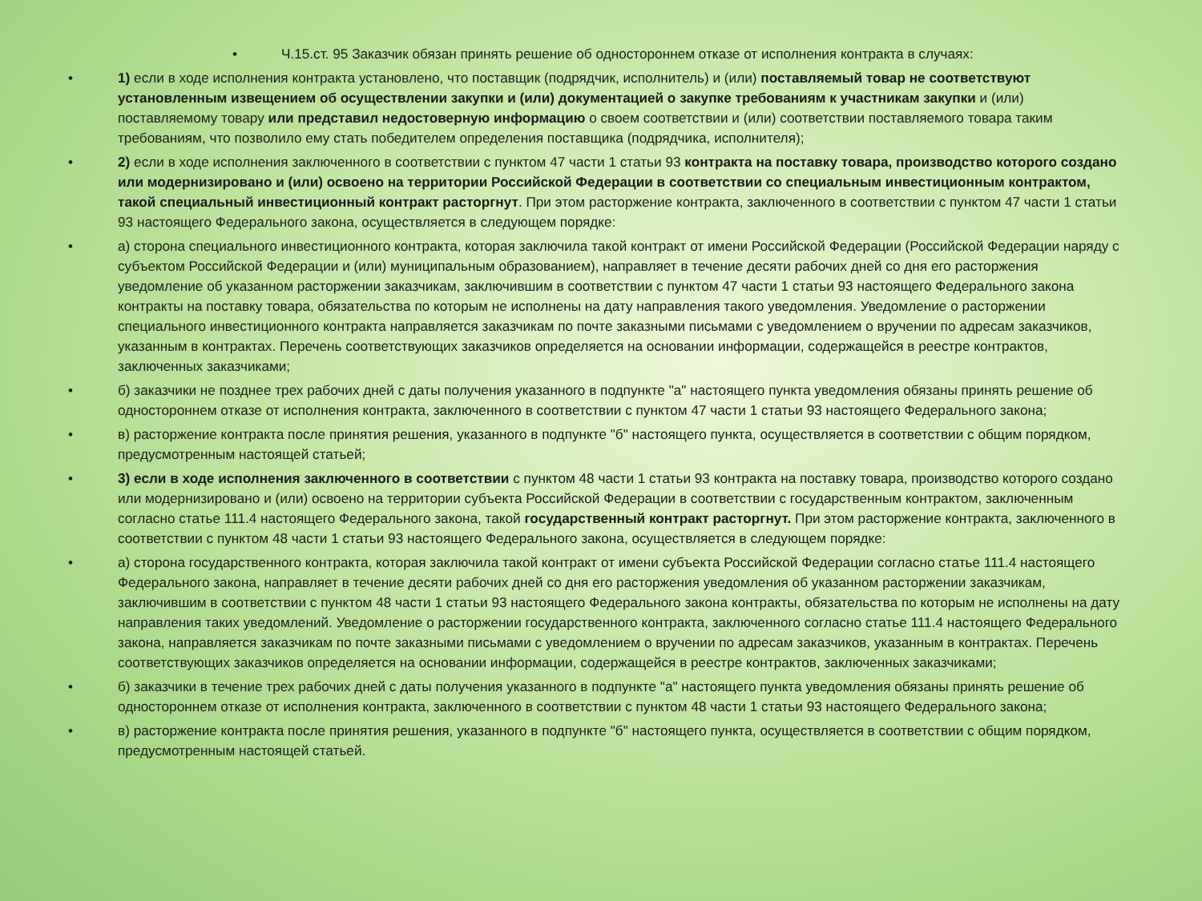• Ч.15.ст. 95 Заказчик обязан принять решение об одностороннем отказе от исполнения контракта в случаях:
• 1) если в ходе исполнения контракта установлено, что поставщик (подрядчик, исполнитель) и (или) поставляемый товар не соответствуют установленным извещением об осуществлении закупки и (или) документацией о закупке требованиям к участникам закупки и (или) поставляемому товару или представил недостоверную информацию о своем соответствии и (или) соответствии поставляемого товара таким требованиям, что позволило ему стать победителем определения поставщика (подрядчика, исполнителя);
• 2) если в ходе исполнения заключенного в соответствии с пунктом 47 части 1 статьи 93 контракта на поставку товара, производство которого создано или модернизировано и (или) освоено на территории Российской Федерации в соответствии со специальным инвестиционным контрактом, такой специальный инвестиционный контракт расторгнут. При этом расторжение контракта, заключенного в соответствии с пунктом 47 части 1 статьи 93 настоящего Федерального закона, осуществляется в следующем порядке:
• а) сторона специального инвестиционного контракта, которая заключила такой контракт от имени Российской Федерации (Российской Федерации наряду с субъектом Российской Федерации и (или) муниципальным образованием), направляет в течение десяти рабочих дней со дня его расторжения уведомление об указанном расторжении заказчикам, заключившим в соответствии с пунктом 47 части 1 статьи 93 настоящего Федерального закона контракты на поставку товара, обязательства по которым не исполнены на дату направления такого уведомления. Уведомление о расторжении специального инвестиционного контракта направляется заказчикам по почте заказными письмами с уведомлением о вручении по адресам заказчиков, указанным в контрактах. Перечень соответствующих заказчиков определяется на основании информации, содержащейся в реестре контрактов, заключенных заказчиками;
• б) заказчики не позднее трех рабочих дней с даты получения указанного в подпункте "а" настоящего пункта уведомления обязаны принять решение об одностороннем отказе от исполнения контракта, заключенного в соответствии с пунктом 47 части 1 статьи 93 настоящего Федерального закона;
• в) расторжение контракта после принятия решения, указанного в подпункте "б" настоящего пункта, осуществляется в соответствии с общим порядком, предусмотренным настоящей статьей;
• 3) если в ходе исполнения заключенного в соответствии с пунктом 48 части 1 статьи 93 контракта на поставку товара, производство которого создано или модернизировано и (или) освоено на территории субъекта Российской Федерации в соответствии с государственным контрактом, заключенным согласно статье 111.4 настоящего Федерального закона, такой государственный контракт расторгнут. При этом расторжение контракта, заключенного в соответствии с пунктом 48 части 1 статьи 93 настоящего Федерального закона, осуществляется в следующем порядке:
• а) сторона государственного контракта, которая заключила такой контракт от имени субъекта Российской Федерации согласно статье 111.4 настоящего Федерального закона, направляет в течение десяти рабочих дней со дня его расторжения уведомления об указанном расторжении заказчикам, заключившим в соответствии с пунктом 48 части 1 статьи 93 настоящего Федерального закона контракты, обязательства по которым не исполнены на дату направления таких уведомлений. Уведомление о расторжении государственного контракта, заключенного согласно статье 111.4 настоящего Федерального закона, направляется заказчикам по почте заказными письмами с уведомлением о вручении по адресам заказчиков, указанным в контрактах. Перечень соответствующих заказчиков определяется на основании информации, содержащейся в реестре контрактов, заключенных заказчиками;
• б) заказчики в течение трех рабочих дней с даты получения указанного в подпункте "а" настоящего пункта уведомления обязаны принять решение об одностороннем отказе от исполнения контракта, заключенного в соответствии с пунктом 48 части 1 статьи 93 настоящего Федерального закона;
• в) расторжение контракта после принятия решения, указанного в подпункте "б" настоящего пункта, осуществляется в соответствии с общим порядком, предусмотренным настоящей статьей.